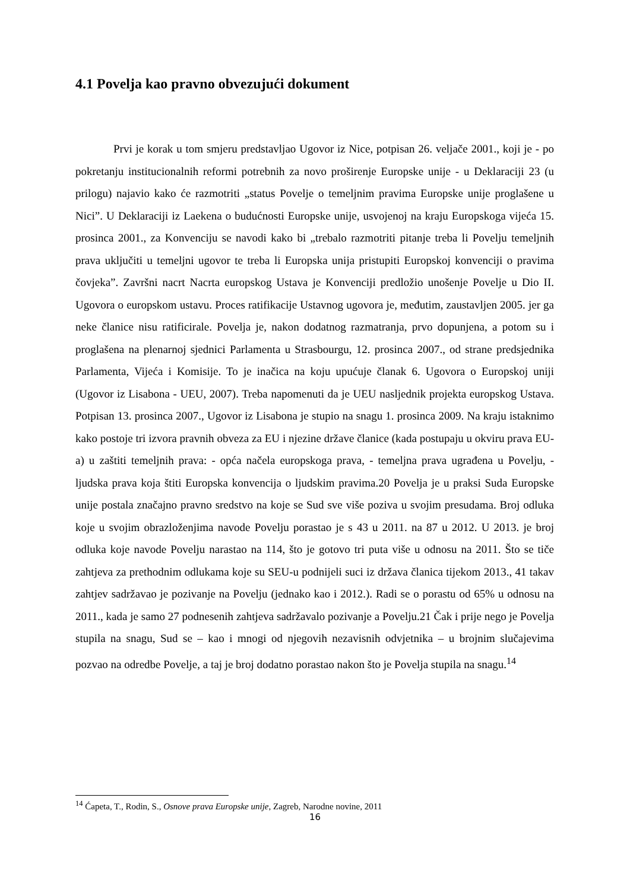4.1 Povelja kao pravno obvezujući dokument
Prvi je korak u tom smjeru predstavljao Ugovor iz Nice, potpisan 26. veljače 2001., koji je - po pokretanju institucionalnih reformi potrebnih za novo proširenje Europske unije - u Deklaraciji 23 (u prilogu) najavio kako će razmotriti „status Povelje o temeljnim pravima Europske unije proglašene u Nici”. U Deklaraciji iz Laekena o budućnosti Europske unije, usvojenoj na kraju Europskoga vijeća 15. prosinca 2001., za Konvenciju se navodi kako bi „trebalo razmotriti pitanje treba li Povelju temeljnih prava uključiti u temeljni ugovor te treba li Europska unija pristupiti Europskoj konvenciji o pravima čovjeka”. Završni nacrt Nacrta europskog Ustava je Konvenciji predložio unošenje Povelje u Dio II. Ugovora o europskom ustavu. Proces ratifikacije Ustavnog ugovora je, međutim, zaustavljen 2005. jer ga neke članice nisu ratificirale. Povelja je, nakon dodatnog razmatranja, prvo dopunjena, a potom su i proglašena na plenarnoj sjednici Parlamenta u Strasbourgu, 12. prosinca 2007., od strane predsjednika Parlamenta, Vijeća i Komisije. To je inačica na koju upućuje članak 6. Ugovora o Europskoj uniji (Ugovor iz Lisabona - UEU, 2007). Treba napomenuti da je UEU nasljednik projekta europskog Ustava. Potpisan 13. prosinca 2007., Ugovor iz Lisabona je stupio na snagu 1. prosinca 2009. Na kraju istaknimo kako postoje tri izvora pravnih obveza za EU i njezine države članice (kada postupaju u okviru prava EU-a) u zaštiti temeljnih prava: - opća načela europskoga prava, - temeljna prava ugrađena u Povelju, - ljudska prava koja štiti Europska konvencija o ljudskim pravima.20 Povelja je u praksi Suda Europske unije postala značajno pravno sredstvo na koje se Sud sve više poziva u svojim presudama. Broj odluka koje u svojim obrazloženjima navode Povelju porastao je s 43 u 2011. na 87 u 2012. U 2013. je broj odluka koje navode Povelju narastao na 114, što je gotovo tri puta više u odnosu na 2011. Što se tiče zahtjeva za prethodnim odlukama koje su SEU-u podnijeli suci iz država članica tijekom 2013., 41 takav zahtjev sadržavao je pozivanje na Povelju (jednako kao i 2012.). Radi se o porastu od 65% u odnosu na 2011., kada je samo 27 podnesenih zahtjeva sadržavalo pozivanje a Povelju.21 Čak i prije nego je Povelja stupila na snagu, Sud se – kao i mnogi od njegovih nezavisnih odvjetnika – u brojnim slučajevima pozvao na odredbe Povelje, a taj je broj dodatno porastao nakon što je Povelja stupila na snagu.<sup>14</sup>
<sup>14</sup> Ćapeta, T., Rodin, S., Osnove prava Europske unije, Zagreb, Narodne novine, 2011
16